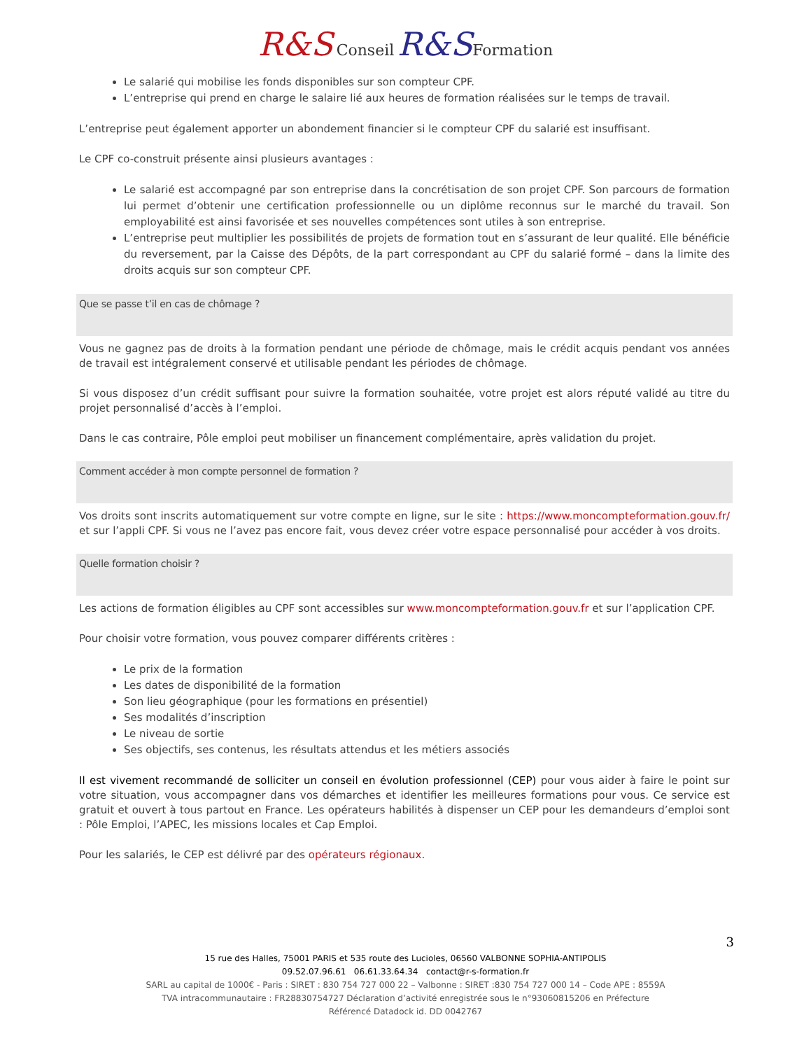R&S Conseil R&S Formation
Le salarié qui mobilise les fonds disponibles sur son compteur CPF.
L’entreprise qui prend en charge le salaire lié aux heures de formation réalisées sur le temps de travail.
L’entreprise peut également apporter un abondement financier si le compteur CPF du salarié est insuffisant.
Le CPF co-construit présente ainsi plusieurs avantages :
Le salarié est accompagné par son entreprise dans la concrétisation de son projet CPF. Son parcours de formation lui permet d’obtenir une certification professionnelle ou un diplôme reconnus sur le marché du travail. Son employabilité est ainsi favorisée et ses nouvelles compétences sont utiles à son entreprise.
L’entreprise peut multiplier les possibilités de projets de formation tout en s’assurant de leur qualité. Elle bénéficie du reversement, par la Caisse des Dépôts, de la part correspondant au CPF du salarié formé – dans la limite des droits acquis sur son compteur CPF.
Que se passe t’il en cas de chômage ?
Vous ne gagnez pas de droits à la formation pendant une période de chômage, mais le crédit acquis pendant vos années de travail est intégralement conservé et utilisable pendant les périodes de chômage.
Si vous disposez d’un crédit suffisant pour suivre la formation souhaitée, votre projet est alors réputé validé au titre du projet personnalisé d’accès à l’emploi.
Dans le cas contraire, Pôle emploi peut mobiliser un financement complémentaire, après validation du projet.
Comment accéder à mon compte personnel de formation ?
Vos droits sont inscrits automatiquement sur votre compte en ligne, sur le site : https://www.moncompteformation.gouv.fr/ et sur l’appli CPF. Si vous ne l’avez pas encore fait, vous devez créer votre espace personnalisé pour accéder à vos droits.
Quelle formation choisir ?
Les actions de formation éligibles au CPF sont accessibles sur www.moncompteformation.gouv.fr et sur l’application CPF.
Pour choisir votre formation, vous pouvez comparer différents critères :
Le prix de la formation
Les dates de disponibilité de la formation
Son lieu géographique (pour les formations en présentiel)
Ses modalités d’inscription
Le niveau de sortie
Ses objectifs, ses contenus, les résultats attendus et les métiers associés
Il est vivement recommandé de solliciter un conseil en évolution professionnel (CEP) pour vous aider à faire le point sur votre situation, vous accompagner dans vos démarches et identifier les meilleures formations pour vous. Ce service est gratuit et ouvert à tous partout en France. Les opérateurs habilités à dispenser un CEP pour les demandeurs d’emploi sont : Pôle Emploi, l’APEC, les missions locales et Cap Emploi.
Pour les salariés, le CEP est délivré par des opérateurs régionaux.
3
15 rue des Halles, 75001 PARIS et 535 route des Lucioles, 06560 VALBONNE SOPHIA-ANTIPOLIS
09.52.07.96.61 06.61.33.64.34 contact@r-s-formation.fr
SARL au capital de 1000€ - Paris : SIRET : 830 754 727 000 22 – Valbonne : SIRET :830 754 727 000 14 – Code APE : 8559A
TVA intracommunautaire : FR28830754727 Déclaration d’activité enregistrée sous le n°93060815206 en Préfecture
Référencé Datadock id. DD 0042767